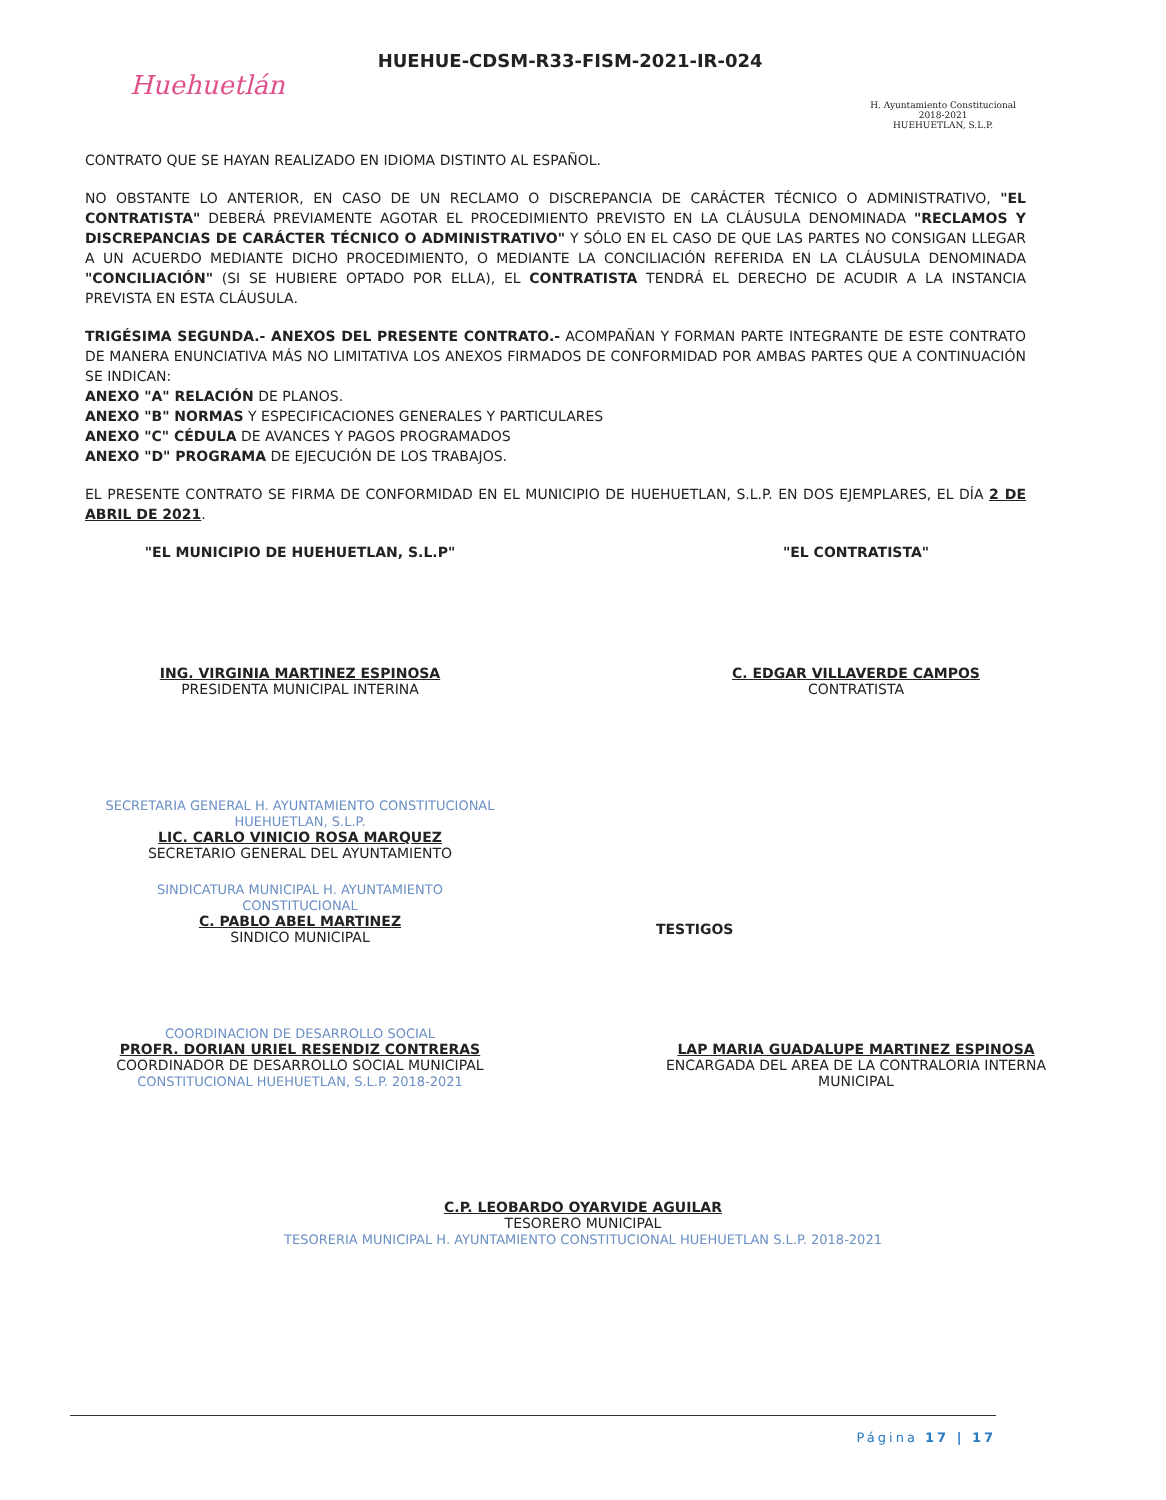Huehuetlán
HUEHUE-CDSM-R33-FISM-2021-IR-024
H. Ayuntamiento Constitucional
2018-2021
HUEHUETLAN, S.L.P.
CONTRATO QUE SE HAYAN REALIZADO EN IDIOMA DISTINTO AL ESPAÑOL.
NO OBSTANTE LO ANTERIOR, EN CASO DE UN RECLAMO O DISCREPANCIA DE CARÁCTER TÉCNICO O ADMINISTRATIVO, "EL CONTRATISTA" DEBERÁ PREVIAMENTE AGOTAR EL PROCEDIMIENTO PREVISTO EN LA CLÁUSULA DENOMINADA "RECLAMOS Y DISCREPANCIAS DE CARÁCTER TÉCNICO O ADMINISTRATIVO" Y SÓLO EN EL CASO DE QUE LAS PARTES NO CONSIGAN LLEGAR A UN ACUERDO MEDIANTE DICHO PROCEDIMIENTO, O MEDIANTE LA CONCILIACIÓN REFERIDA EN LA CLÁUSULA DENOMINADA "CONCILIACIÓN" (SI SE HUBIERE OPTADO POR ELLA), EL CONTRATISTA TENDRÁ EL DERECHO DE ACUDIR A LA INSTANCIA PREVISTA EN ESTA CLÁUSULA.
TRIGÉSIMA SEGUNDA.- ANEXOS DEL PRESENTE CONTRATO.- ACOMPAÑAN Y FORMAN PARTE INTEGRANTE DE ESTE CONTRATO DE MANERA ENUNCIATIVA MÁS NO LIMITATIVA LOS ANEXOS FIRMADOS DE CONFORMIDAD POR AMBAS PARTES QUE A CONTINUACIÓN SE INDICAN:
ANEXO "A" RELACIÓN DE PLANOS.
ANEXO "B" NORMAS Y ESPECIFICACIONES GENERALES Y PARTICULARES
ANEXO "C" CÉDULA DE AVANCES Y PAGOS PROGRAMADOS
ANEXO "D" PROGRAMA DE EJECUCIÓN DE LOS TRABAJOS.
EL PRESENTE CONTRATO SE FIRMA DE CONFORMIDAD EN EL MUNICIPIO DE HUEHUETLAN, S.L.P. EN DOS EJEMPLARES, EL DÍA 2 DE ABRIL DE 2021.
"EL MUNICIPIO DE HUEHUETLAN, S.L.P" "EL CONTRATISTA"
ING. VIRGINIA MARTINEZ ESPINOSA
PRESIDENTA MUNICIPAL INTERINA
C. EDGAR VILLAVERDE CAMPOS
CONTRATISTA
SECRETARIA GENERAL H. AYUNTAMIENTO CONSTITUCIONAL HUEHUETLAN, S.L.P.
LIC. CARLO VINICIO ROSA MARQUEZ
SECRETARIO GENERAL DEL AYUNTAMIENTO
SINDICATURA MUNICIPAL H. AYUNTAMIENTO CONSTITUCIONAL
C. PABLO ABEL MARTINEZ
SINDICO MUNICIPAL
TESTIGOS
COORDINACION DE DESARROLLO SOCIAL
PROFR. DORIAN URIEL RESENDIZ CONTRERAS
COORDINADOR DE DESARROLLO SOCIAL MUNICIPAL
CONSTITUCIONAL HUEHUETLAN, S.L.P. 2018-2021
LAP MARIA GUADALUPE MARTINEZ ESPINOSA
ENCARGADA DEL AREA DE LA CONTRALORIA INTERNA MUNICIPAL
C.P. LEOBARDO OYARVIDE AGUILAR
TESORERO MUNICIPAL
TESORERIA MUNICIPAL H. AYUNTAMIENTO CONSTITUCIONAL HUEHUETLAN S.L.P. 2018-2021
Página 17 | 17